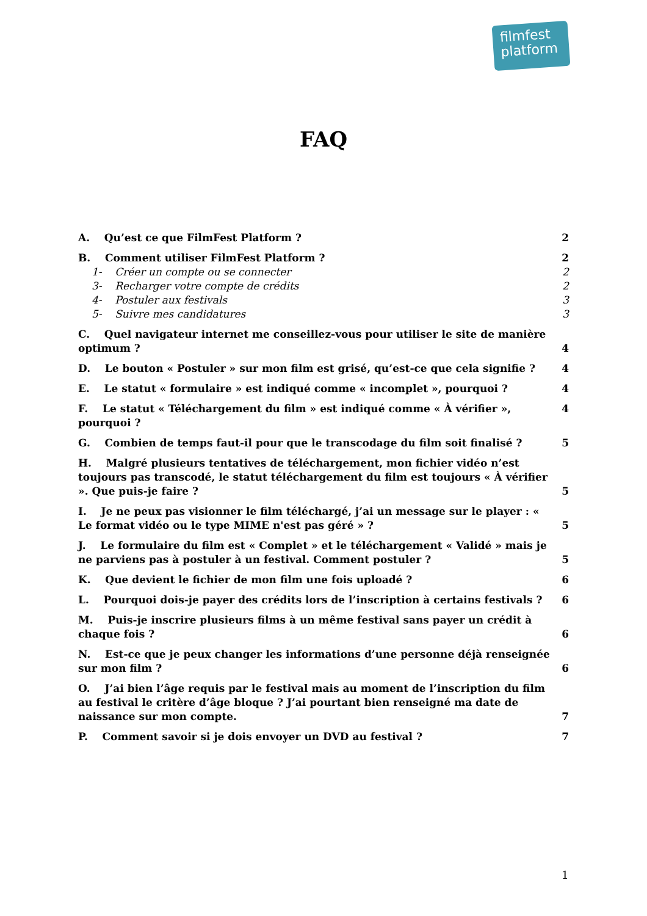filmfest
platform
FAQ
A. Qu’est ce que FilmFest Platform ? 2
B. Comment utiliser FilmFest Platform ? 2
1- Créer un compte ou se connecter 2
3- Recharger votre compte de crédits 2
4- Postuler aux festivals 3
5- Suivre mes candidatures 3
C. Quel navigateur internet me conseillez-vous pour utiliser le site de manière optimum ? 4
D. Le bouton « Postuler » sur mon film est grisé, qu’est-ce que cela signifie ? 4
E. Le statut « formulaire » est indiqué comme « incomplet », pourquoi ? 4
F. Le statut « Téléchargement du film » est indiqué comme « À vérifier », pourquoi ? 4
G. Combien de temps faut-il pour que le transcodage du film soit finalisé ? 5
H. Malgré plusieurs tentatives de téléchargement, mon fichier vidéo n’est toujours pas transcodé, le statut téléchargement du film est toujours « À vérifier ». Que puis-je faire ? 5
I. Je ne peux pas visionner le film téléchargé, j’ai un message sur le player : « Le format vidéo ou le type MIME n'est pas géré » ? 5
J. Le formulaire du film est « Complet » et le téléchargement « Validé » mais je ne parviens pas à postuler à un festival. Comment postuler ? 5
K. Que devient le fichier de mon film une fois uploadé ? 6
L. Pourquoi dois-je payer des crédits lors de l’inscription à certains festivals ? 6
M. Puis-je inscrire plusieurs films à un même festival sans payer un crédit à chaque fois ? 6
N. Est-ce que je peux changer les informations d’une personne déjà renseignée sur mon film ? 6
O. J’ai bien l’âge requis par le festival mais au moment de l’inscription du film au festival le critère d’âge bloque ? J’ai pourtant bien renseigné ma date de naissance sur mon compte. 7
P. Comment savoir si je dois envoyer un DVD au festival ? 7
1